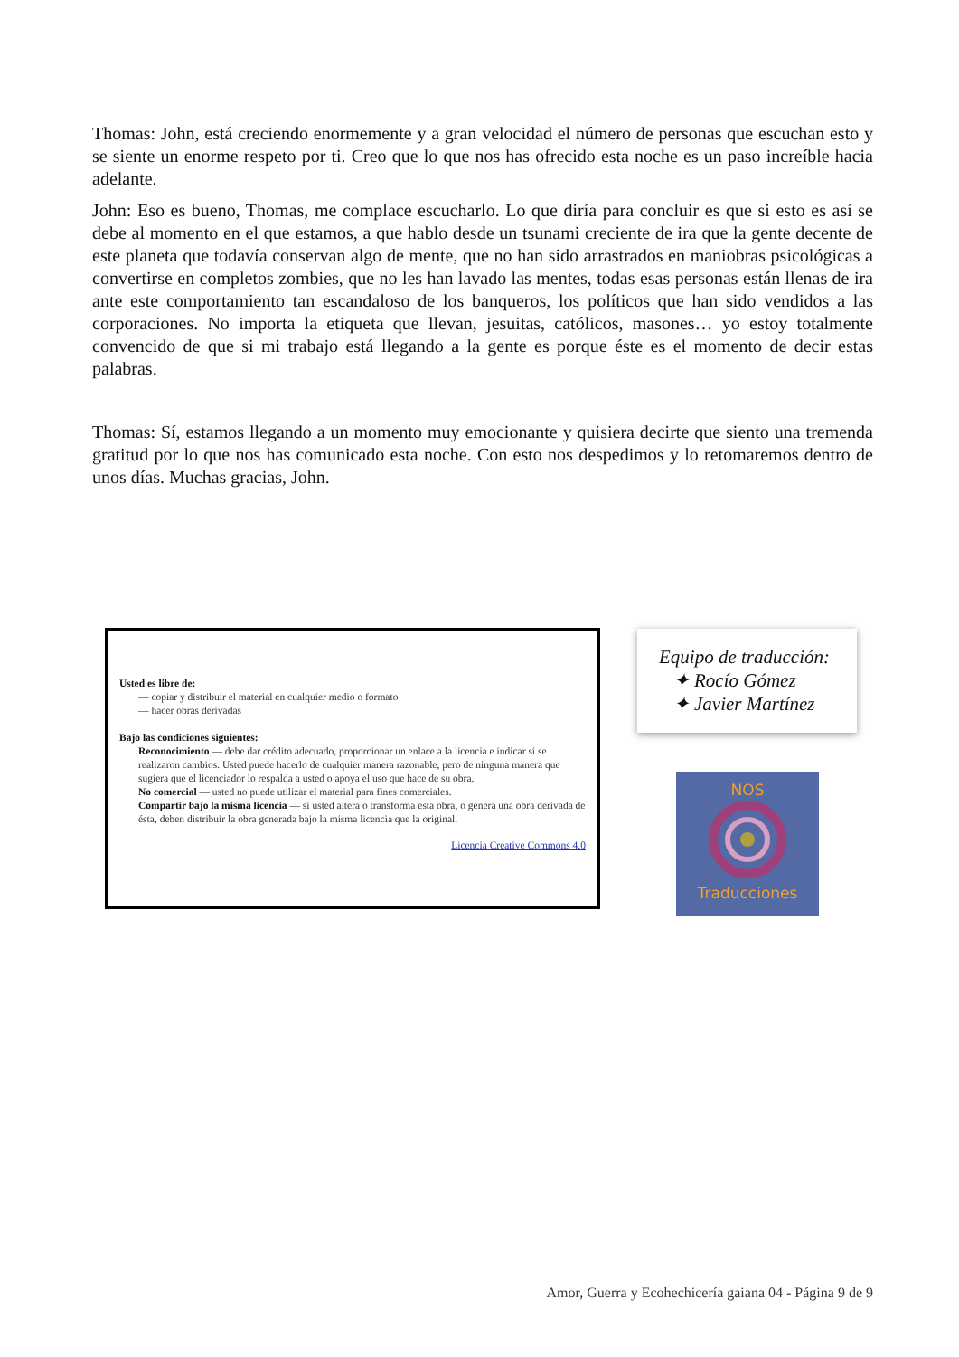Thomas: John, está creciendo enormemente y a gran velocidad el número de personas que escuchan esto y se siente un enorme respeto por ti. Creo que lo que nos has ofrecido esta noche es un paso increíble hacia adelante.
John: Eso es bueno, Thomas, me complace escucharlo. Lo que diría para concluir es que si esto es así se debe al momento en el que estamos, a que hablo desde un tsunami creciente de ira que la gente decente de este planeta que todavía conservan algo de mente, que no han sido arrastrados en maniobras psicológicas a convertirse en completos zombies, que no les han lavado las mentes, todas esas personas están llenas de ira ante este comportamiento tan escandaloso de los banqueros, los políticos que han sido vendidos a las corporaciones. No importa la etiqueta que llevan, jesuitas, católicos, masones… yo estoy totalmente convencido de que si mi trabajo está llegando a la gente es porque éste es el momento de decir estas palabras.
Thomas: Sí, estamos llegando a un momento muy emocionante y quisiera decirte que siento una tremenda gratitud por lo que nos has comunicado esta noche. Con esto nos despedimos y lo retomaremos dentro de unos días. Muchas gracias, John.
Usted es libre de:
— copiar y distribuir el material en cualquier medio o formato
— hacer obras derivadas
Bajo las condiciones siguientes:
Reconocimiento — debe dar crédito adecuado, proporcionar un enlace a la licencia e indicar si se realizaron cambios. Usted puede hacerlo de cualquier manera razonable, pero de ninguna manera que sugiera que el licenciador lo respalda a usted o apoya el uso que hace de su obra.
No comercial — usted no puede utilizar el material para fines comerciales.
Compartir bajo la misma licencia — si usted altera o transforma esta obra, o genera una obra derivada de ésta, deben distribuir la obra generada bajo la misma licencia que la original.
Licencia Creative Commons 4.0
Equipo de traducción:
✦ Rocío Gómez
✦ Javier Martínez
NOS
Traducciones
Amor, Guerra y Ecohechicería gaiana 04 - Página 9 de 9